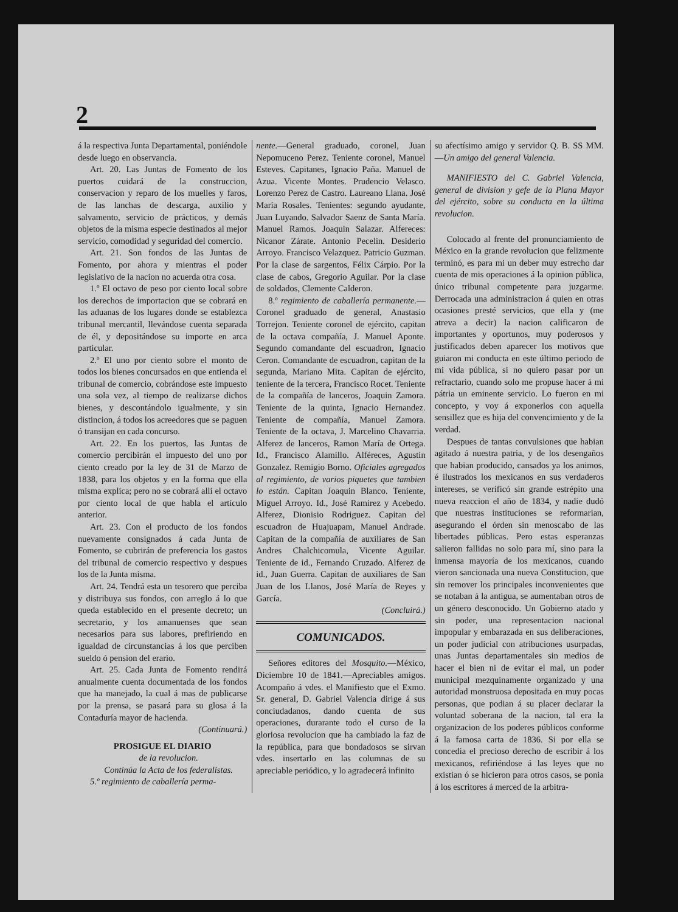2
á la respectiva Junta Departamental, poniéndole desde luego en observancia.
Art. 20. Las Juntas de Fomento de los puertos cuidará de la construccion, conservacion y reparo de los muelles y faros, de las lanchas de descarga, auxilio y salvamento, servicio de prácticos, y demás objetos de la misma especie destinados al mejor servicio, comodidad y seguridad del comercio.
Art. 21. Son fondos de las Juntas de Fomento, por ahora y mientras el poder legislativo de la nacion no acuerda otra cosa.
1.º El octavo de peso por ciento local sobre los derechos de importacion que se cobrará en las aduanas de los lugares donde se establezca tribunal mercantil, llevándose cuenta separada de él, y depositándose su importe en arca particular.
2.º El uno por ciento sobre el monto de todos los bienes concursados en que entienda el tribunal de comercio, cobrándose este impuesto una sola vez, al tiempo de realizarse dichos bienes, y descontándolo igualmente, y sin distincion, á todos los acreedores que se paguen ó transijan en cada concurso.
Art. 22. En los puertos, las Juntas de comercio percibirán el impuesto del uno por ciento creado por la ley de 31 de Marzo de 1838, para los objetos y en la forma que ella misma explica; pero no se cobrará alli el octavo por ciento local de que habla el artículo anterior.
Art. 23. Con el producto de los fondos nuevamente consignados á cada Junta de Fomento, se cubrirán de preferencia los gastos del tribunal de comercio respectivo y despues los de la Junta misma.
Art. 24. Tendrá esta un tesorero que perciba y distribuya sus fondos, con arreglo á lo que queda establecido en el presente decreto; un secretario, y los amanuenses que sean necesarios para sus labores, prefiriendo en igualdad de circunstancias á los que perciben sueldo ó pension del erario.
Art. 25. Cada Junta de Fomento rendirá anualmente cuenta documentada de los fondos que ha manejado, la cual á mas de publicarse por la prensa, se pasará para su glosa á la Contaduría mayor de hacienda.
(Continuará.)
PROSIGUE EL DIARIO
de la revolucion.
Continúa la Acta de los federalistas.
5.º regimiento de caballería perma-
nente.—General graduado, coronel, Juan Nepomuceno Perez. Teniente coronel, Manuel Esteves. Capitanes, Ignacio Paña. Manuel de Azua. Vicente Montes. Prudencio Velasco. Lorenzo Perez de Castro. Laureano Llana. José María Rosales. Tenientes: segundo ayudante, Juan Luyando. Salvador Saenz de Santa María. Manuel Ramos. Joaquin Salazar. Alfereces: Nicanor Zárate. Antonio Pecelin. Desiderio Arroyo. Francisco Velazquez. Patricio Guzman. Por la clase de sargentos, Félix Cárpio. Por la clase de cabos, Gregorio Aguilar. Por la clase de soldados, Clemente Calderon.
8.º regimiento de caballería permanente.—Coronel graduado de general, Anastasio Torrejon. Teniente coronel de ejército, capitan de la octava compañía, J. Manuel Aponte. Segundo comandante del escuadron, Ignacio Ceron. Comandante de escuadron, capitan de la segunda, Mariano Mita. Capitan de ejército, teniente de la tercera, Francisco Rocet. Teniente de la compañía de lanceros, Joaquin Zamora. Teniente de la quinta, Ignacio Hernandez. Teniente de compañía, Manuel Zamora. Teniente de la octava, J. Marcelino Chavarria. Alferez de lanceros, Ramon María de Ortega. Id., Francisco Alamillo. Alféreces, Agustin Gonzalez. Remigio Borno. Oficiales agregados al regimiento, de varios piquetes que tambien lo están. Capitan Joaquin Blanco. Teniente, Miguel Arroyo. Id., José Ramirez y Acebedo. Alferez, Dionisio Rodriguez. Capitan del escuadron de Huajuapam, Manuel Andrade. Capitan de la compañía de auxiliares de San Andres Chalchicomula, Vicente Aguilar. Teniente de id., Fernando Cruzado. Alferez de id., Juan Guerra. Capitan de auxiliares de San Juan de los Llanos, José María de Reyes y García.
(Concluirá.)
COMUNICADOS.
Señores editores del Mosquito.—México, Diciembre 10 de 1841.—Apreciables amigos. Acompaño á vdes. el Manifiesto que el Exmo. Sr. general, D. Gabriel Valencia dirige á sus conciudadanos, dando cuenta de sus operaciones, durarante todo el curso de la gloriosa revolucion que ha cambiado la faz de la república, para que bondadosos se sirvan vdes. insertarlo en las columnas de su apreciable periódico, y lo agradecerá infinito
su afectísimo amigo y servidor Q. B. SS MM.—Un amigo del general Valencia.
MANIFIESTO del C. Gabriel Valencia, general de division y gefe de la Plana Mayor del ejército, sobre su conducta en la última revolucion.
Colocado al frente del pronunciamiento de México en la grande revolucion que felizmente terminó, es para mi un deber muy estrecho dar cuenta de mis operaciones á la opinion pública, único tribunal competente para juzgarme. Derrocada una administracion á quien en otras ocasiones presté servicios, que ella y (me atreva a decir) la nacion calificaron de importantes y oportunos, muy poderosos y justificados deben aparecer los motivos que guiaron mi conducta en este último periodo de mi vida pública, si no quiero pasar por un refractario, cuando solo me propuse hacer á mi pátria un eminente servicio. Lo fueron en mi concepto, y voy á exponerlos con aquella sensillez que es hija del convencimiento y de la verdad.
Despues de tantas convulsiones que habian agitado á nuestra patria, y de los desengaños que habian producido, cansados ya los animos, é ilustrados los mexicanos en sus verdaderos intereses, se verificó sin grande estrépito una nueva reaccion el año de 1834, y nadie dudó que nuestras instituciones se reformarian, asegurando el órden sin menoscabo de las libertades públicas. Pero estas esperanzas salieron fallidas no solo para mí, sino para la inmensa mayoría de los mexicanos, cuando vieron sancionada una nueva Constitucion, que sin remover los principales inconvenientes que se notaban á la antigua, se aumentaban otros de un género desconocido. Un Gobierno atado y sin poder, una representacion nacional impopular y embarazada en sus deliberaciones, un poder judicial con atribuciones usurpadas, unas Juntas departamentales sin medios de hacer el bien ni de evitar el mal, un poder municipal mezquinamente organizado y una autoridad monstruosa depositada en muy pocas personas, que podian á su placer declarar la voluntad soberana de la nacion, tal era la organizacion de los poderes públicos conforme á la famosa carta de 1836. Si por ella se concedia el precioso derecho de escribir á los mexicanos, refiriéndose á las leyes que no existian ó se hicieron para otros casos, se ponia á los escritores á merced de la arbitra-